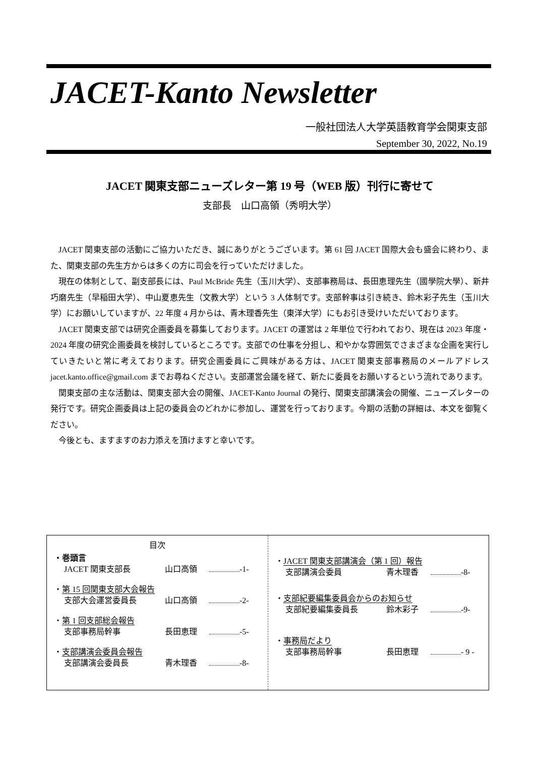JACET-Kanto Newsletter
一般社団法人大学英語教育学会関東支部
September 30, 2022, No.19
JACET 関東支部ニューズレター第 19 号（WEB 版）刊行に寄せて
支部長　山口高領（秀明大学）
JACET 関東支部の活動にご協力いただき、誠にありがとうございます。第 61 回 JACET 国際大会も盛会に終わり、また、関東支部の先生方からは多くの方に司会を行っていただけました。
現在の体制として、副支部長には、Paul McBride 先生（玉川大学）、支部事務局は、長田恵理先生（國學院大學）、新井巧磨先生（早稲田大学）、中山夏恵先生（文教大学）という 3 人体制です。支部幹事は引き続き、鈴木彩子先生（玉川大学）にお願いしていますが、22 年度 4 月からは、青木理香先生（東洋大学）にもお引き受けいただいております。
JACET 関東支部では研究企画委員を募集しております。JACET の運営は 2 年単位で行われており、現在は 2023 年度・2024 年度の研究企画委員を検討しているところです。支部での仕事を分担し、和やかな雰囲気でさまざまな企画を実行していきたいと常に考えております。研究企画委員にご興味がある方は、JACET 関東支部事務局のメールアドレス jacet.kanto.office@gmail.com までお尋ねください。支部運営会議を経て、新たに委員をお願いするという流れであります。
関東支部の主な活動は、関東支部大会の開催、JACET-Kanto Journal の発行、関東支部講演会の開催、ニューズレターの発行です。研究企画委員は上記の委員会のどれかに参加し、運営を行っております。今期の活動の詳細は、本文を御覧ください。
今後とも、ますますのお力添えを頂けますと幸いです。
目次
・巻頭言
JACET 関東支部長 山口高領 -1-
・第 15 回関東支部大会報告
支部大会運営委員長 山口高領 -2-
・第 1 回支部総会報告
支部事務局幹事 長田恵理 -5-
・支部講演会委員会報告
支部講演会委員長 青木理香 -8-
・JACET 関東支部講演会（第 1 回）報告
支部講演会委員 青木理香 -8-
・支部紀要編集委員会からのお知らせ
支部紀要編集委員長 鈴木彩子 -9-
・事務局だより
支部事務局幹事 長田恵理 - 9 -